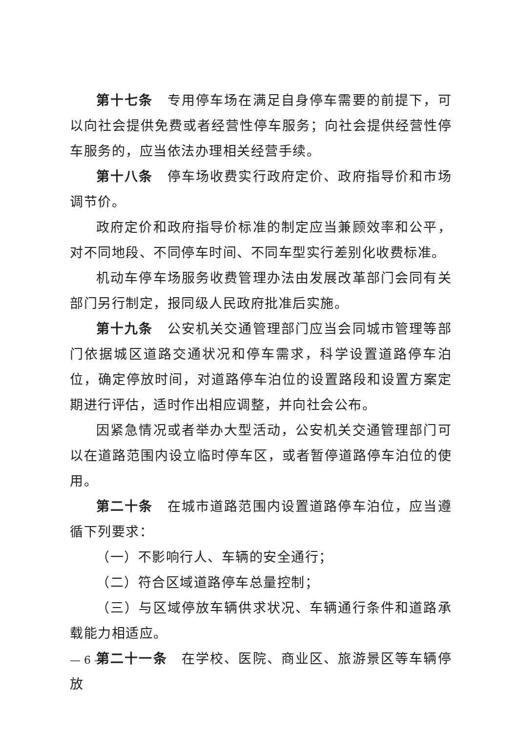第十七条　专用停车场在满足自身停车需要的前提下，可以向社会提供免费或者经营性停车服务；向社会提供经营性停车服务的，应当依法办理相关经营手续。
第十八条　停车场收费实行政府定价、政府指导价和市场调节价。
政府定价和政府指导价标准的制定应当兼顾效率和公平，对不同地段、不同停车时间、不同车型实行差别化收费标准。
机动车停车场服务收费管理办法由发展改革部门会同有关部门另行制定，报同级人民政府批准后实施。
第十九条　公安机关交通管理部门应当会同城市管理等部门依据城区道路交通状况和停车需求，科学设置道路停车泊位，确定停放时间，对道路停车泊位的设置路段和设置方案定期进行评估，适时作出相应调整，并向社会公布。
因紧急情况或者举办大型活动，公安机关交通管理部门可以在道路范围内设立临时停车区，或者暂停道路停车泊位的使用。
第二十条　在城市道路范围内设置道路停车泊位，应当遵循下列要求：
（一）不影响行人、车辆的安全通行；
（二）符合区域道路停车总量控制；
（三）与区域停放车辆供求状况、车辆通行条件和道路承载能力相适应。
第二十一条　在学校、医院、商业区、旅游景区等车辆停放
— 6 —